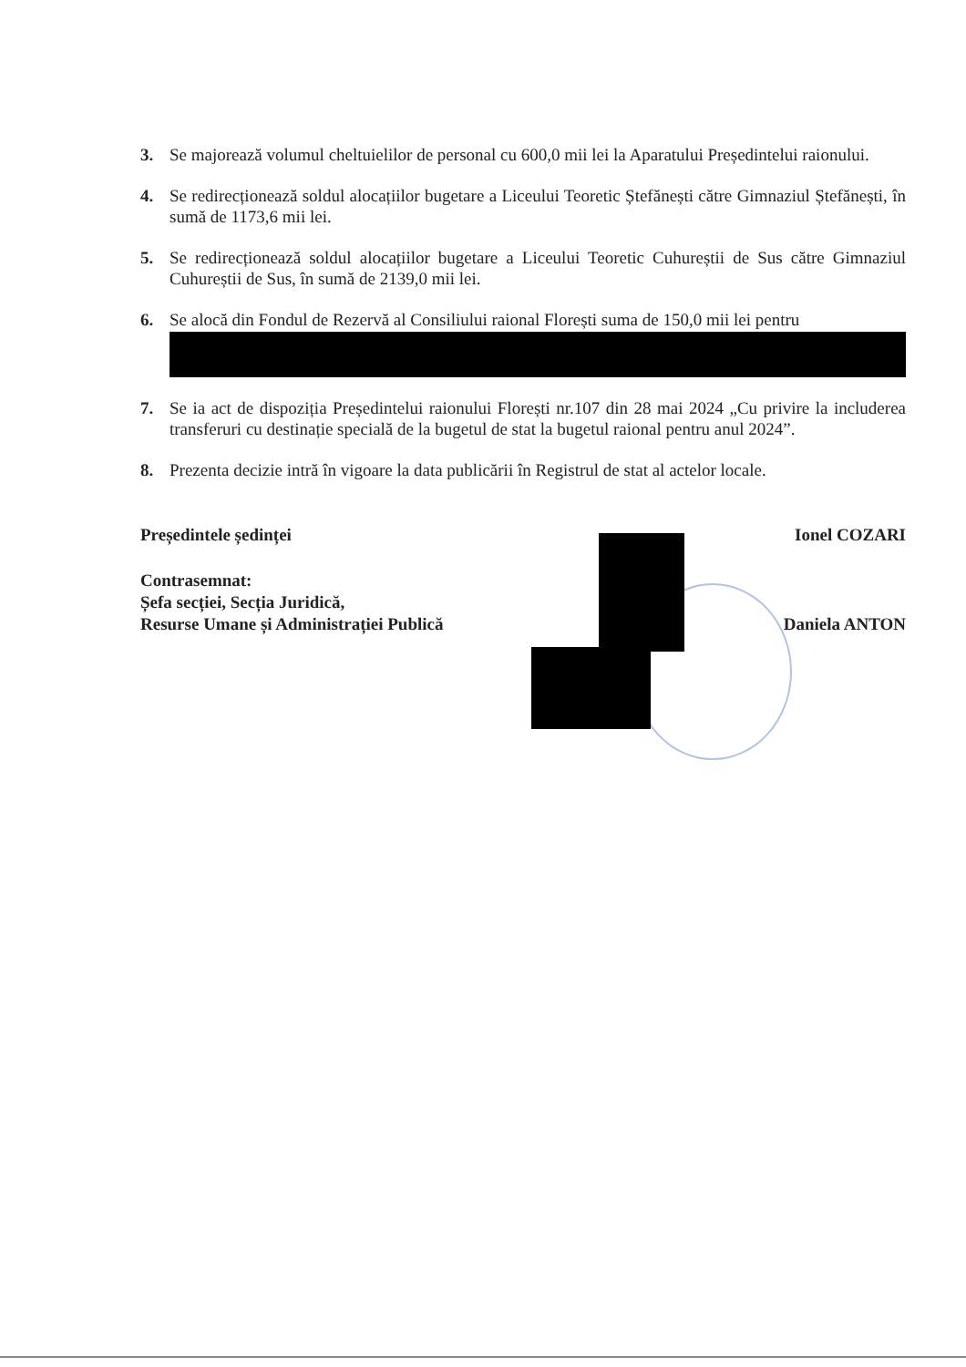3. Se majorează volumul cheltuielilor de personal cu 600,0 mii lei la Aparatului Președintelui raionului.
4. Se redirecționează soldul alocațiilor bugetare a Liceului Teoretic Ștefănești către Gimnaziul Ștefănești, în sumă de 1173,6 mii lei.
5. Se redirecționează soldul alocațiilor bugetare a Liceului Teoretic Cuhureștii de Sus către Gimnaziul Cuhureștii de Sus, în sumă de 2139,0 mii lei.
6. Se alocă din Fondul de Rezervă al Consiliului raional Florești suma de 150,0 mii lei pentru
7. Se ia act de dispoziția Președintelui raionului Florești nr.107 din 28 mai 2024 „Cu privire la includerea transferuri cu destinație specială de la bugetul de stat la bugetul raional pentru anul 2024”.
8. Prezenta decizie intră în vigoare la data publicării în Registrul de stat al actelor locale.
Președintele ședinței Ionel COZARI
Contrasemnat:
Șefa secției, Secția Juridică,
Resurse Umane și Administrației Publică
Daniela ANTON